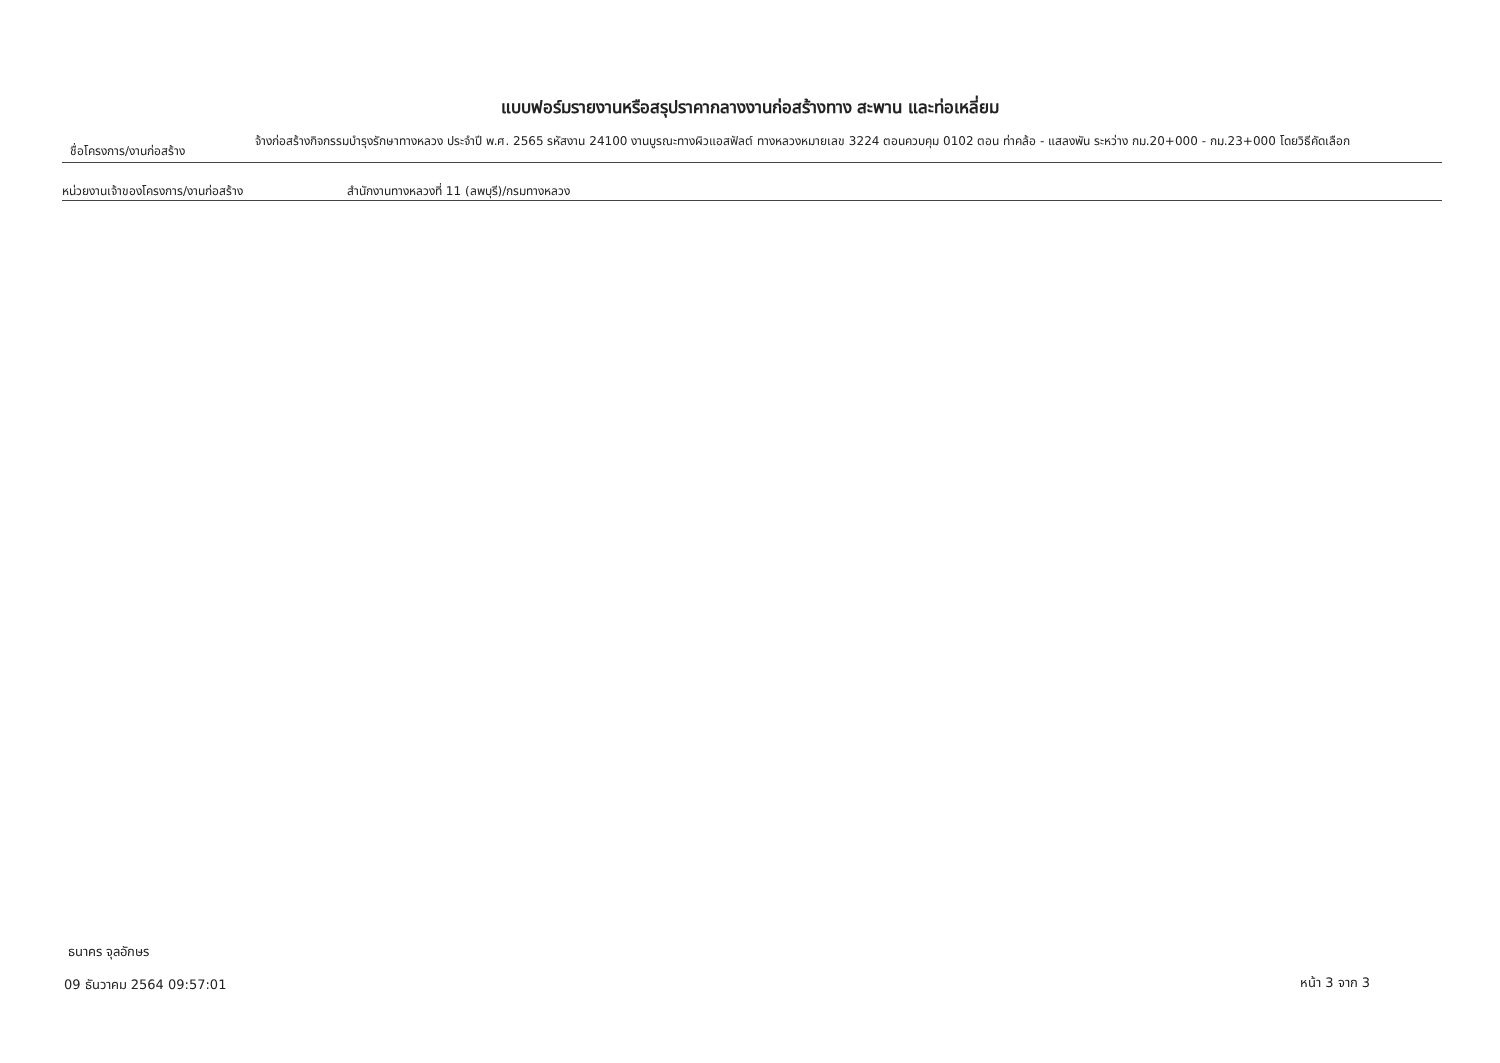แบบฟอร์มรายงานหรือสรุปราคากลางงานก่อสร้างทาง สะพาน และท่อเหลี่ยม
ชื่อโครงการ/งานก่อสร้าง
จ้างก่อสร้างกิจกรรมบำรุงรักษาทางหลวง ประจำปี พ.ศ. 2565 รหัสงาน 24100 งานบูรณะทางผิวแอสฟัลต์ ทางหลวงหมายเลข 3224 ตอนควบคุม 0102 ตอน ท่าคล้อ - แสลงพัน ระหว่าง กม.20+000 - กม.23+000 โดยวิธีคัดเลือก
หน่วยงานเจ้าของโครงการ/งานก่อสร้าง สำนักงานทางหลวงที่ 11 (ลพบุรี)/กรมทางหลวง
ธนาคร จุลอักษร
09 ธันวาคม 2564 09:57:01 หน้า 3 จาก 3